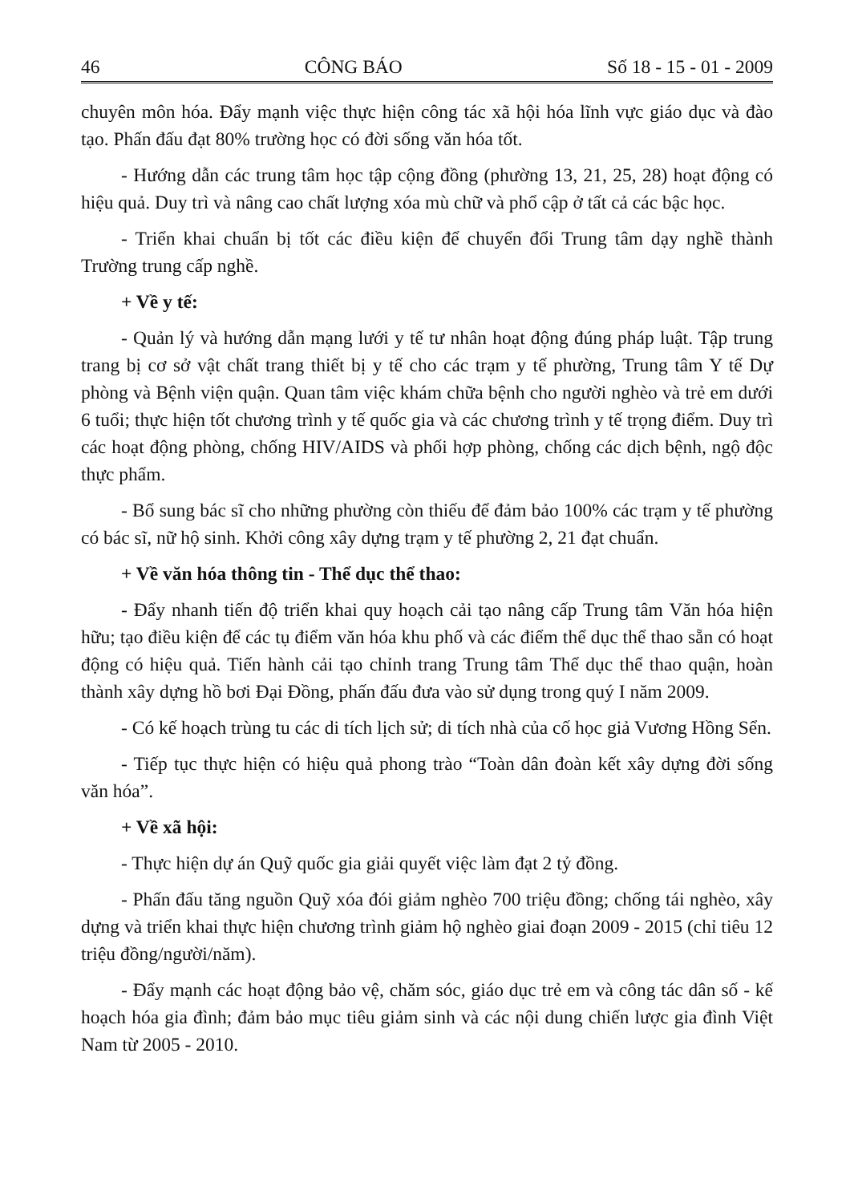46 CÔNG BÁO Số 18 - 15 - 01 - 2009
chuyên môn hóa. Đẩy mạnh việc thực hiện công tác xã hội hóa lĩnh vực giáo dục và đào tạo. Phấn đấu đạt 80% trường học có đời sống văn hóa tốt.
- Hướng dẫn các trung tâm học tập cộng đồng (phường 13, 21, 25, 28) hoạt động có hiệu quả. Duy trì và nâng cao chất lượng xóa mù chữ và phổ cập ở tất cả các bậc học.
- Triển khai chuẩn bị tốt các điều kiện để chuyển đổi Trung tâm dạy nghề thành Trường trung cấp nghề.
+ Về y tế:
- Quản lý và hướng dẫn mạng lưới y tế tư nhân hoạt động đúng pháp luật. Tập trung trang bị cơ sở vật chất trang thiết bị y tế cho các trạm y tế phường, Trung tâm Y tế Dự phòng và Bệnh viện quận. Quan tâm việc khám chữa bệnh cho người nghèo và trẻ em dưới 6 tuổi; thực hiện tốt chương trình y tế quốc gia và các chương trình y tế trọng điểm. Duy trì các hoạt động phòng, chống HIV/AIDS và phối hợp phòng, chống các dịch bệnh, ngộ độc thực phẩm.
- Bổ sung bác sĩ cho những phường còn thiếu để đảm bảo 100% các trạm y tế phường có bác sĩ, nữ hộ sinh. Khởi công xây dựng trạm y tế phường 2, 21 đạt chuẩn.
+ Về văn hóa thông tin - Thể dục thể thao:
- Đẩy nhanh tiến độ triển khai quy hoạch cải tạo nâng cấp Trung tâm Văn hóa hiện hữu; tạo điều kiện để các tụ điểm văn hóa khu phố và các điểm thể dục thể thao sẵn có hoạt động có hiệu quả. Tiến hành cải tạo chỉnh trang Trung tâm Thể dục thể thao quận, hoàn thành xây dựng hồ bơi Đại Đồng, phấn đấu đưa vào sử dụng trong quý I năm 2009.
- Có kế hoạch trùng tu các di tích lịch sử; di tích nhà của cố học giả Vương Hồng Sển.
- Tiếp tục thực hiện có hiệu quả phong trào “Toàn dân đoàn kết xây dựng đời sống văn hóa”.
+ Về xã hội:
- Thực hiện dự án Quỹ quốc gia giải quyết việc làm đạt 2 tỷ đồng.
- Phấn đấu tăng nguồn Quỹ xóa đói giảm nghèo 700 triệu đồng; chống tái nghèo, xây dựng và triển khai thực hiện chương trình giảm hộ nghèo giai đoạn 2009 - 2015 (chỉ tiêu 12 triệu đồng/người/năm).
- Đẩy mạnh các hoạt động bảo vệ, chăm sóc, giáo dục trẻ em và công tác dân số - kế hoạch hóa gia đình; đảm bảo mục tiêu giảm sinh và các nội dung chiến lược gia đình Việt Nam từ 2005 - 2010.